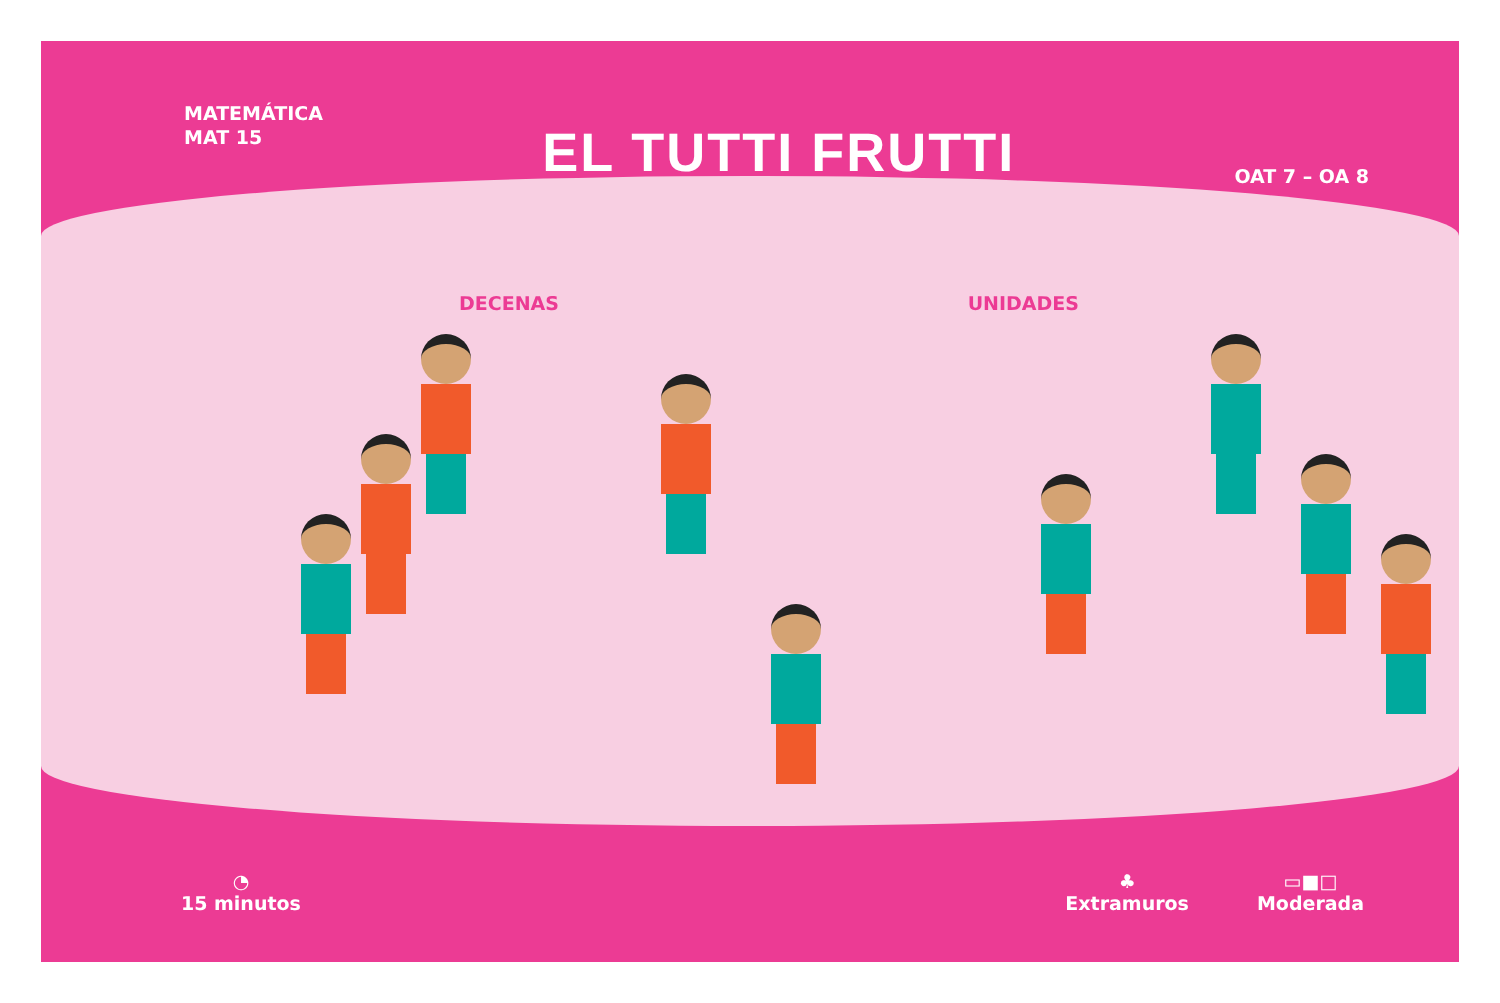MATEMÁTICA
MAT 15
EL TUTTI FRUTTI
OAT 7 – OA 8
DECENAS UNIDADES
◔
15 minutos
♣
Extramuros
▭■□
Moderada